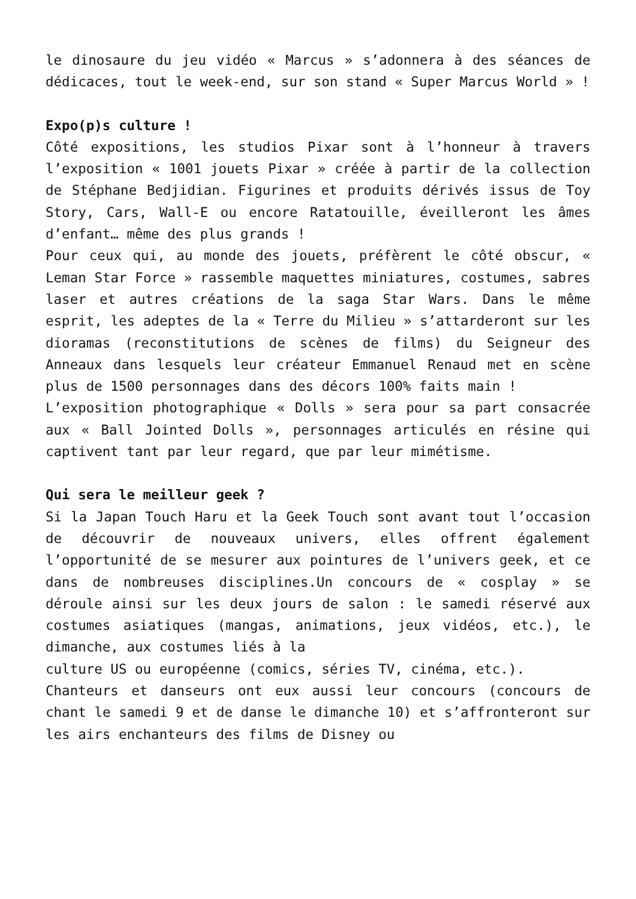le dinosaure du jeu vidéo « Marcus » s’adonnera à des séances de dédicaces, tout le week-end, sur son stand « Super Marcus World » !
Expo(p)s culture !
Côté expositions, les studios Pixar sont à l’honneur à travers l’exposition « 1001 jouets Pixar » créée à partir de la collection de Stéphane Bedjidian. Figurines et produits dérivés issus de Toy Story, Cars, Wall-E ou encore Ratatouille, éveilleront les âmes d’enfant… même des plus grands !
Pour ceux qui, au monde des jouets, préfèrent le côté obscur, « Leman Star Force » rassemble maquettes miniatures, costumes, sabres laser et autres créations de la saga Star Wars. Dans le même esprit, les adeptes de la « Terre du Milieu » s’attarderont sur les dioramas (reconstitutions de scènes de films) du Seigneur des Anneaux dans lesquels leur créateur Emmanuel Renaud met en scène plus de 1500 personnages dans des décors 100% faits main !
L’exposition photographique « Dolls » sera pour sa part consacrée aux « Ball Jointed Dolls », personnages articulés en résine qui captivent tant par leur regard, que par leur mimétisme.
Qui sera le meilleur geek ?
Si la Japan Touch Haru et la Geek Touch sont avant tout l’occasion de découvrir de nouveaux univers, elles offrent également l’opportunité de se mesurer aux pointures de l’univers geek, et ce dans de nombreuses disciplines.Un concours de « cosplay » se déroule ainsi sur les deux jours de salon : le samedi réservé aux costumes asiatiques (mangas, animations, jeux vidéos, etc.), le dimanche, aux costumes liés à la
culture US ou européenne (comics, séries TV, cinéma, etc.).
Chanteurs et danseurs ont eux aussi leur concours (concours de chant le samedi 9 et de danse le dimanche 10) et s’affronteront sur les airs enchanteurs des films de Disney ou